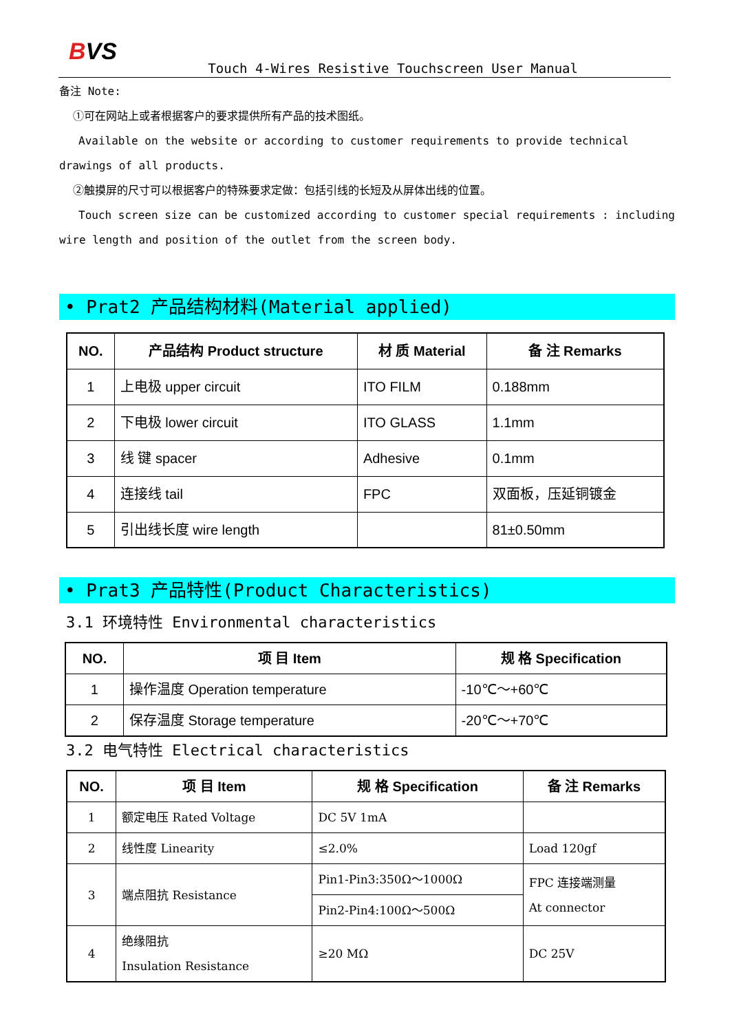BVS
Touch 4-Wires Resistive Touchscreen User Manual
备注 Note:
①可在网站上或者根据客户的要求提供所有产品的技术图纸。
Available on the website or according to customer requirements to provide technical drawings of all products.
②触摸屏的尺寸可以根据客户的特殊要求定做：包括引线的长短及从屏体出线的位置。
Touch screen size can be customized according to customer special requirements : including wire length and position of the outlet from the screen body.
• Prat2 产品结构材料(Material applied)
| NO. | 产品结构 Product structure | 材 质 Material | 备 注 Remarks |
| --- | --- | --- | --- |
| 1 | 上电极 upper circuit | ITO FILM | 0.188mm |
| 2 | 下电极 lower circuit | ITO GLASS | 1.1mm |
| 3 | 线 键 spacer | Adhesive | 0.1mm |
| 4 | 连接线 tail | FPC | 双面板，压延铜镀金 |
| 5 | 引出线长度 wire length | | 81±0.50mm |
• Prat3 产品特性(Product Characteristics)
3.1 环境特性 Environmental characteristics
| NO. | 项 目 Item | 规 格 Specification |
| --- | --- | --- |
| 1 | 操作温度 Operation temperature | -10℃～+60℃ |
| 2 | 保存温度 Storage temperature | -20℃～+70℃ |
3.2 电气特性 Electrical characteristics
| NO. | 项 目 Item | 规 格 Specification | 备 注 Remarks |
| --- | --- | --- | --- |
| 1 | 额定电压 Rated Voltage | DC 5V 1mA | |
| 2 | 线性度 Linearity | ≤2.0% | Load 120gf |
| 3 | 端点阻抗 Resistance | Pin1-Pin3:350Ω～1000Ω | FPC 连接端测量 At connector |
| | | Pin2-Pin4:100Ω～500Ω | |
| 4 | 绝缘阻抗 Insulation Resistance | ≥20 MΩ | DC 25V |